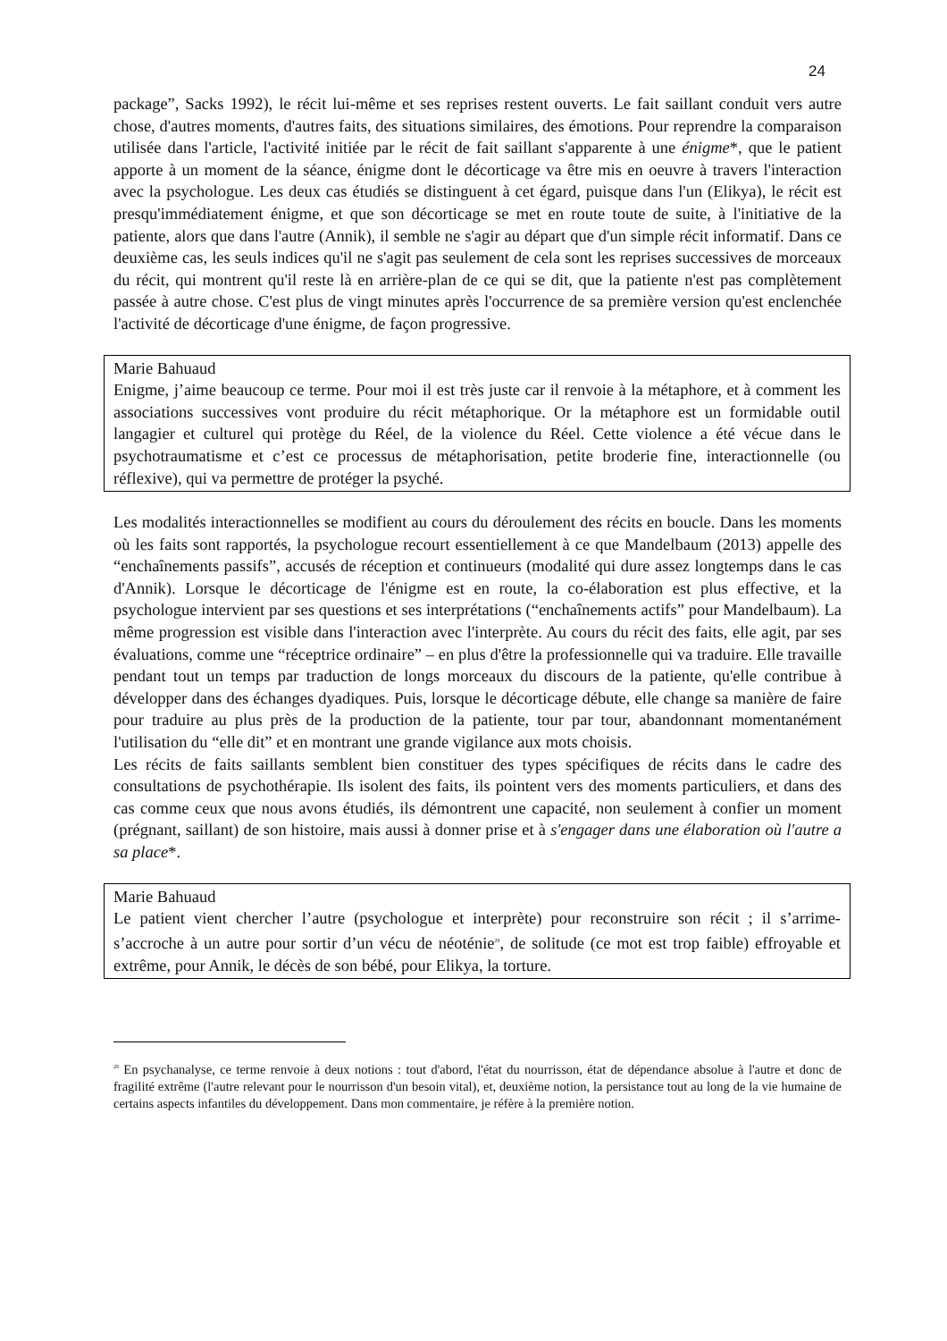24
package”, Sacks 1992), le récit lui-même et ses reprises restent ouverts. Le fait saillant conduit vers autre chose, d'autres moments, d'autres faits, des situations similaires, des émotions. Pour reprendre la comparaison utilisée dans l'article, l'activité initiée par le récit de fait saillant s'apparente à une énigme*, que le patient apporte à un moment de la séance, énigme dont le décorticage va être mis en oeuvre à travers l'interaction avec la psychologue. Les deux cas étudiés se distinguent à cet égard, puisque dans l'un (Elikya), le récit est presqu'immédiatement énigme, et que son décorticage se met en route toute de suite, à l'initiative de la patiente, alors que dans l'autre (Annik), il semble ne s'agir au départ que d'un simple récit informatif. Dans ce deuxième cas, les seuls indices qu'il ne s'agit pas seulement de cela sont les reprises successives de morceaux du récit, qui montrent qu'il reste là en arrière-plan de ce qui se dit, que la patiente n'est pas complètement passée à autre chose. C'est plus de vingt minutes après l'occurrence de sa première version qu'est enclenchée l'activité de décorticage d'une énigme, de façon progressive.
Marie Bahuaud
Enigme, j’aime beaucoup ce terme. Pour moi il est très juste car il renvoie à la métaphore, et à comment les associations successives vont produire du récit métaphorique. Or la métaphore est un formidable outil langagier et culturel qui protège du Réel, de la violence du Réel. Cette violence a été vécue dans le psychotraumatisme et c’est ce processus de métaphorisation, petite broderie fine, interactionnelle (ou réflexive), qui va permettre de protéger la psyché.
Les modalités interactionnelles se modifient au cours du déroulement des récits en boucle. Dans les moments où les faits sont rapportés, la psychologue recourt essentiellement à ce que Mandelbaum (2013) appelle des “enchaînements passifs”, accusés de réception et continueurs (modalité qui dure assez longtemps dans le cas d'Annik). Lorsque le décorticage de l'énigme est en route, la co-élaboration est plus effective, et la psychologue intervient par ses questions et ses interprétations (“enchaînements actifs” pour Mandelbaum). La même progression est visible dans l'interaction avec l'interprète. Au cours du récit des faits, elle agit, par ses évaluations, comme une “réceptrice ordinaire” – en plus d'être la professionnelle qui va traduire. Elle travaille pendant tout un temps par traduction de longs morceaux du discours de la patiente, qu'elle contribue à développer dans des échanges dyadiques. Puis, lorsque le décorticage débute, elle change sa manière de faire pour traduire au plus près de la production de la patiente, tour par tour, abandonnant momentanément l'utilisation du “elle dit” et en montrant une grande vigilance aux mots choisis.
Les récits de faits saillants semblent bien constituer des types spécifiques de récits dans le cadre des consultations de psychothérapie. Ils isolent des faits, ils pointent vers des moments particuliers, et dans des cas comme ceux que nous avons étudiés, ils démontrent une capacité, non seulement à confier un moment (prégnant, saillant) de son histoire, mais aussi à donner prise et à s'engager dans une élaboration où l'autre a sa place*.
Marie Bahuaud
Le patient vient chercher l’autre (psychologue et interprète) pour reconstruire son récit ; il s’arrime-s’accroche à un autre pour sortir d’un vécu de néoténie<sup>29</sup>, de solitude (ce mot est trop faible) effroyable et extrême, pour Annik, le décès de son bébé, pour Elikya, la torture.
<sup>29</sup> En psychanalyse, ce terme renvoie à deux notions : tout d'abord, l'état du nourrisson, état de dépendance absolue à l'autre et donc de fragilité extrême (l'autre relevant pour le nourrisson d'un besoin vital), et, deuxième notion, la persistance tout au long de la vie humaine de certains aspects infantiles du développement. Dans mon commentaire, je réfère à la première notion.